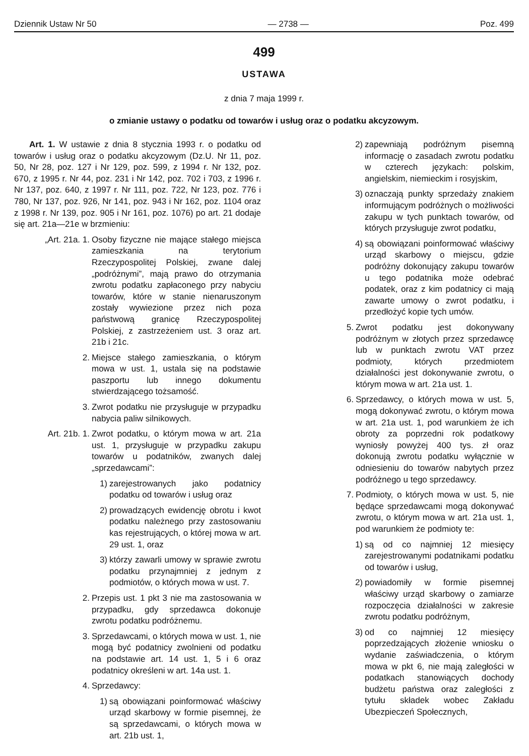Dziennik Ustaw Nr 50 — 2738 — Poz. 499
499
USTAWA
z dnia 7 maja 1999 r.
o zmianie ustawy o podatku od towarów i usług oraz o podatku akcyzowym.
Art. 1. W ustawie z dnia 8 stycznia 1993 r. o podatku od towarów i usług oraz o podatku akcyzowym (Dz.U. Nr 11, poz. 50, Nr 28, poz. 127 i Nr 129, poz. 599, z 1994 r. Nr 132, poz. 670, z 1995 r. Nr 44, poz. 231 i Nr 142, poz. 702 i 703, z 1996 r. Nr 137, poz. 640, z 1997 r. Nr 111, poz. 722, Nr 123, poz. 776 i 780, Nr 137, poz. 926, Nr 141, poz. 943 i Nr 162, poz. 1104 oraz z 1998 r. Nr 139, poz. 905 i Nr 161, poz. 1076) po art. 21 dodaje się art. 21a—21e w brzmieniu:
„Art. 21a. 1. Osoby fizyczne nie mające stałego miejsca zamieszkania na terytorium Rzeczypospolitej Polskiej, zwane dalej „podróżnymi”, mają prawo do otrzymania zwrotu podatku zapłaconego przy nabyciu towarów, które w stanie nienaruszonym zostały wywiezione przez nich poza państwową granicę Rzeczypospolitej Polskiej, z zastrzeżeniem ust. 3 oraz art. 21b i 21c.
2. Miejsce stałego zamieszkania, o którym mowa w ust. 1, ustala się na podstawie paszportu lub innego dokumentu stwierdzającego tożsamość.
3. Zwrot podatku nie przysługuje w przypadku nabycia paliw silnikowych.
Art. 21b. 1. Zwrot podatku, o którym mowa w art. 21a ust. 1, przysługuje w przypadku zakupu towarów u podatników, zwanych dalej „sprzedawcami”:
1) zarejestrowanych jako podatnicy podatku od towarów i usług oraz
2) prowadzących ewidencję obrotu i kwot podatku należnego przy zastosowaniu kas rejestrujących, o której mowa w art. 29 ust. 1, oraz
3) którzy zawarli umowy w sprawie zwrotu podatku przynajmniej z jednym z podmiotów, o których mowa w ust. 7.
2. Przepis ust. 1 pkt 3 nie ma zastosowania w przypadku, gdy sprzedawca dokonuje zwrotu podatku podróżnemu.
3. Sprzedawcami, o których mowa w ust. 1, nie mogą być podatnicy zwolnieni od podatku na podstawie art. 14 ust. 1, 5 i 6 oraz podatnicy określeni w art. 14a ust. 1.
4. Sprzedawcy:
1) są obowiązani poinformować właściwy urząd skarbowy w formie pisemnej, że są sprzedawcami, o których mowa w art. 21b ust. 1,
2) zapewniają podróżnym pisemną informację o zasadach zwrotu podatku w czterech językach: polskim, angielskim, niemieckim i rosyjskim,
3) oznaczają punkty sprzedaży znakiem informującym podróżnych o możliwości zakupu w tych punktach towarów, od których przysługuje zwrot podatku,
4) są obowiązani poinformować właściwy urząd skarbowy o miejscu, gdzie podróżny dokonujący zakupu towarów u tego podatnika może odebrać podatek, oraz z kim podatnicy ci mają zawarte umowy o zwrot podatku, i przedłożyć kopie tych umów.
5. Zwrot podatku jest dokonywany podróżnym w złotych przez sprzedawcę lub w punktach zwrotu VAT przez podmioty, których przedmiotem działalności jest dokonywanie zwrotu, o którym mowa w art. 21a ust. 1.
6. Sprzedawcy, o których mowa w ust. 5, mogą dokonywać zwrotu, o którym mowa w art. 21a ust. 1, pod warunkiem że ich obroty za poprzedni rok podatkowy wyniosły powyżej 400 tys. zł oraz dokonują zwrotu podatku wyłącznie w odniesieniu do towarów nabytych przez podróżnego u tego sprzedawcy.
7. Podmioty, o których mowa w ust. 5, nie będące sprzedawcami mogą dokonywać zwrotu, o którym mowa w art. 21a ust. 1, pod warunkiem że podmioty te:
1) są od co najmniej 12 miesięcy zarejestrowanymi podatnikami podatku od towarów i usług,
2) powiadomiły w formie pisemnej właściwy urząd skarbowy o zamiarze rozpoczęcia działalności w zakresie zwrotu podatku podróżnym,
3) od co najmniej 12 miesięcy poprzedzających złożenie wniosku o wydanie zaświadczenia, o którym mowa w pkt 6, nie mają zaległości w podatkach stanowiących dochody budżetu państwa oraz zaległości z tytułu składek wobec Zakładu Ubezpieczeń Społecznych,